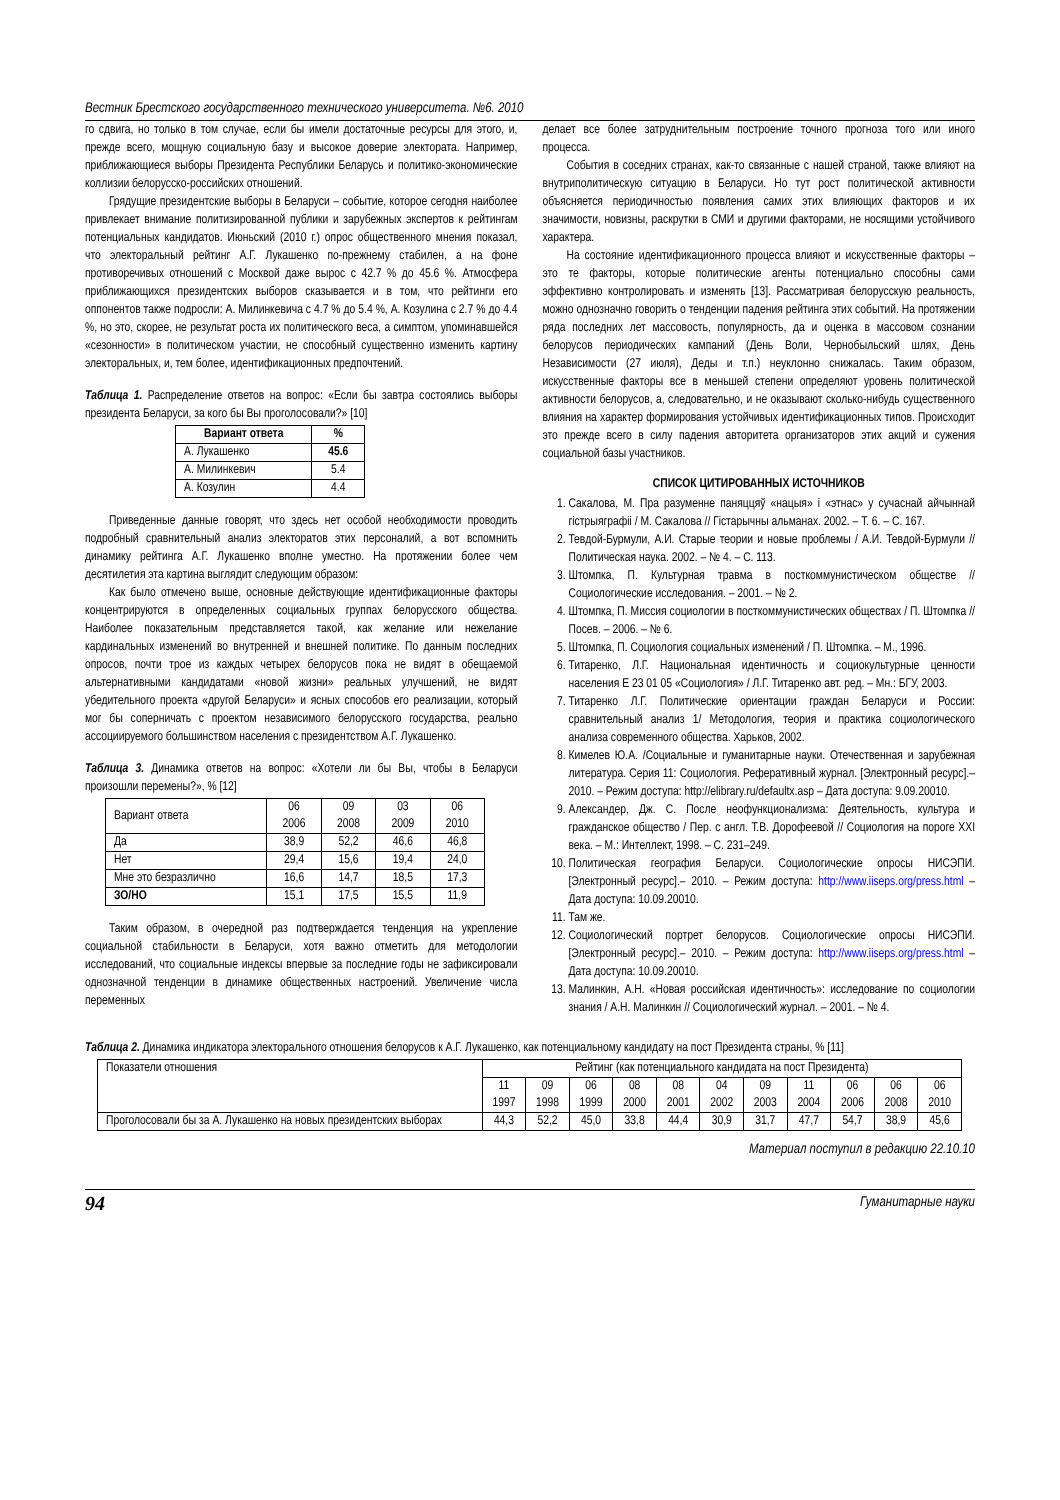Вестник Брестского государственного технического университета. №6. 2010
го сдвига, но только в том случае, если бы имели достаточные ресурсы для этого, и, прежде всего, мощную социальную базу и высокое доверие электората. Например, приближающиеся выборы Президента Республики Беларусь и политико-экономические коллизии белорусско-российских отношений.
Грядущие президентские выборы в Беларуси – событие, которое сегодня наиболее привлекает внимание политизированной публики и зарубежных экспертов к рейтингам потенциальных кандидатов. Июньский (2010 г.) опрос общественного мнения показал, что электоральный рейтинг А.Г. Лукашенко по-прежнему стабилен, а на фоне противоречивых отношений с Москвой даже вырос с 42.7 % до 45.6 %. Атмосфера приближающихся президентских выборов сказывается и в том, что рейтинги его оппонентов также подросли: А. Милинкевича с 4.7 % до 5.4 %, А. Козулина с 2.7 % до 4.4 %, но это, скорее, не результат роста их политического веса, а симптом, упоминавшейся «сезонности» в политическом участии, не способный существенно изменить картину электоральных, и, тем более, идентификационных предпочтений.
Таблица 1. Распределение ответов на вопрос: «Если бы завтра состоялись выборы президента Беларуси, за кого бы Вы проголосовали?» [10]
| Вариант ответа | % |
| --- | --- |
| А. Лукашенко | 45.6 |
| А. Милинкевич | 5.4 |
| А. Козулин | 4.4 |
Приведенные данные говорят, что здесь нет особой необходимости проводить подробный сравнительный анализ электоратов этих персоналий, а вот вспомнить динамику рейтинга А.Г. Лукашенко вполне уместно. На протяжении более чем десятилетия эта картина выглядит следующим образом:
Как было отмечено выше, основные действующие идентификационные факторы концентрируются в определенных социальных группах белорусского общества. Наиболее показательным представляется такой, как желание или нежелание кардинальных изменений во внутренней и внешней политике. По данным последних опросов, почти трое из каждых четырех белорусов пока не видят в обещаемой альтернативными кандидатами «новой жизни» реальных улучшений, не видят убедительного проекта «другой Беларуси» и ясных способов его реализации, который мог бы соперничать с проектом независимого белорусского государства, реально ассоциируемого большинством населения с президентством А.Г. Лукашенко.
Таблица 3. Динамика ответов на вопрос: «Хотели ли бы Вы, чтобы в Беларуси произошли перемены?», % [12]
| Вариант ответа | 06 2006 | 09 2008 | 03 2009 | 06 2010 |
| Да | 38,9 | 52,2 | 46,6 | 46,8 |
| Нет | 29,4 | 15,6 | 19,4 | 24,0 |
| Мне это безразлично | 16,6 | 14,7 | 18,5 | 17,3 |
| ЗО/НО | 15,1 | 17,5 | 15,5 | 11,9 |
Таким образом, в очередной раз подтверждается тенденция на укрепление социальной стабильности в Беларуси, хотя важно отметить для методологии исследований, что социальные индексы впервые за последние годы не зафиксировали однозначной тенденции в динамике общественных настроений. Увеличение числа переменных
делает все более затруднительным построение точного прогноза того или иного процесса.
События в соседних странах, как-то связанные с нашей страной, также влияют на внутриполитическую ситуацию в Беларуси. Но тут рост политической активности объясняется периодичностью появления самих этих влияющих факторов и их значимости, новизны, раскрутки в СМИ и другими факторами, не носящими устойчивого характера.
На состояние идентификационного процесса влияют и искусственные факторы – это те факторы, которые политические агенты потенциально способны сами эффективно контролировать и изменять [13]. Рассматривая белорусскую реальность, можно однозначно говорить о тенденции падения рейтинга этих событий. На протяжении ряда последних лет массовость, популярность, да и оценка в массовом сознании белорусов периодических кампаний (День Воли, Чернобыльский шлях, День Независимости (27 июля), Деды и т.п.) неуклонно снижалась. Таким образом, искусственные факторы все в меньшей степени определяют уровень политической активности белорусов, а, следовательно, и не оказывают сколько-нибудь существенного влияния на характер формирования устойчивых идентификационных типов. Происходит это прежде всего в силу падения авторитета организаторов этих акций и сужения социальной базы участников.
СПИСОК ЦИТИРОВАННЫХ ИСТОЧНИКОВ
1. Сакалова, М. Пра разуменне паняццяў «нацыя» і «этнас» у сучаснай айчыннай гістрыяграфіі / М. Сакалова // Гістарычны альманах. 2002. – Т. 6. – С. 167.
2. Тевдой-Бурмули, А.И. Старые теории и новые проблемы / А.И. Тевдой-Бурмули // Политическая наука. 2002. – № 4. – С. 113.
3. Штомпка, П. Культурная травма в посткоммунистическом обществе // Социологические исследования. – 2001. – № 2.
4. Штомпка, П. Миссия социологии в посткоммунистических обществах / П. Штомпка // Посев. – 2006. – № 6.
5. Штомпка, П. Социология социальных изменений / П. Штомпка. – М., 1996.
6. Титаренко, Л.Г. Национальная идентичность и социокультурные ценности населения Е 23 01 05 «Социология» / Л.Г. Титаренко авт. ред. – Мн.: БГУ, 2003.
7. Титаренко Л.Г. Политические ориентации граждан Беларуси и России: сравнительный анализ 1/ Методология, теория и практика социологического анализа современного общества. Харьков, 2002.
8. Кимелев Ю.А. /Социальные и гуманитарные науки. Отечественная и зарубежная литература. Серия 11: Социология. Реферативный журнал. [Электронный ресурс].– 2010. – Режим доступа: http://elibrary.ru/defaultx.asp – Дата доступа: 9.09.20010.
9. Александер, Дж. С. После неофункционализма: Деятельность, культура и гражданское общество / Пер. с англ. Т.В. Дорофеевой // Социология на пороге XXI века. – М.: Интеллект, 1998. – С. 231–249.
10. Политическая география Беларуси. Социологические опросы НИСЭПИ. [Электронный ресурс].– 2010. – Режим доступа: http://www.iiseps.org/press.html – Дата доступа: 10.09.20010.
11. Там же.
12. Социологический портрет белорусов. Социологические опросы НИСЭПИ. [Электронный ресурс].– 2010. – Режим доступа: http://www.iiseps.org/press.html – Дата доступа: 10.09.20010.
13. Малинкин, А.Н. «Новая российская идентичность»: исследование по социологии знания / А.Н. Малинкин // Социологический журнал. – 2001. – № 4.
Таблица 2. Динамика индикатора электорального отношения белорусов к А.Г. Лукашенко, как потенциальному кандидату на пост Президента страны, % [11]
| Показатели отношения | Рейтинг (как потенциального кандидата на пост Президента) | | | | | | | | | | |
| | 11 1997 | 09 1998 | 06 1999 | 08 2000 | 08 2001 | 04 2002 | 09 2003 | 11 2004 | 06 2006 | 06 2008 | 06 2010 |
| Проголосовали бы за А. Лукашенко на новых президентских выборах | 44,3 | 52,2 | 45,0 | 33,8 | 44,4 | 30,9 | 31,7 | 47,7 | 54,7 | 38,9 | 45,6 |
Материал поступил в редакцию 22.10.10
94 Гуманитарные науки